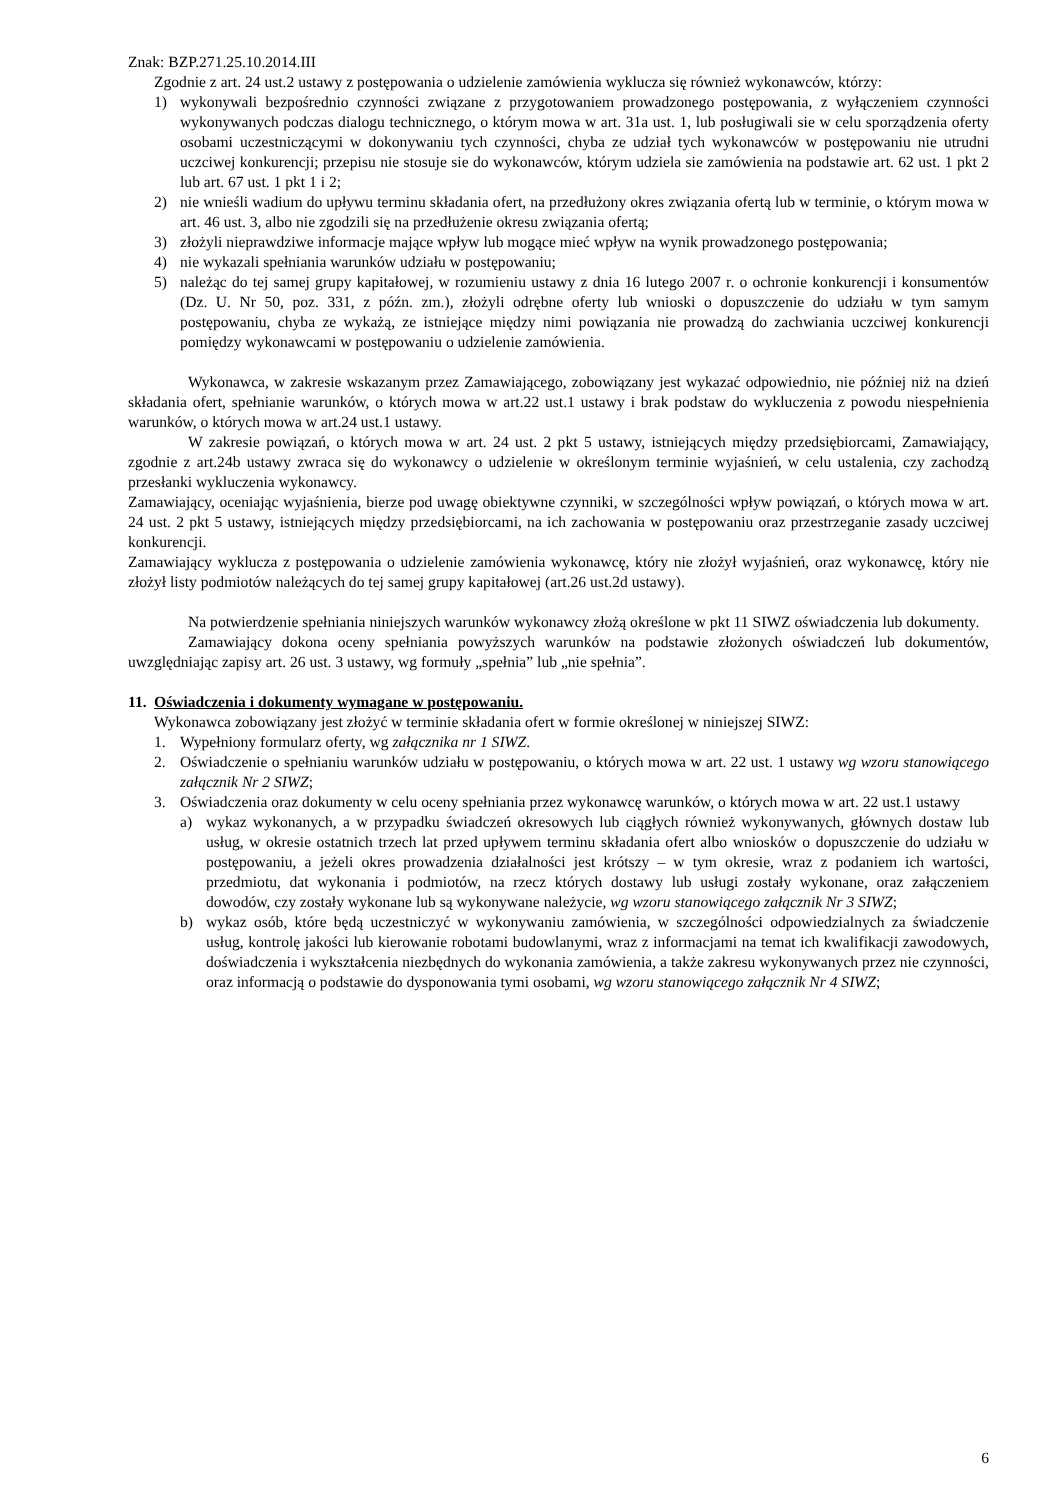Znak: BZP.271.25.10.2014.III
Zgodnie z art. 24 ust.2 ustawy z postępowania o udzielenie zamówienia wyklucza się również wykonawców, którzy:
1) wykonywali bezpośrednio czynności związane z przygotowaniem prowadzonego postępowania, z wyłączeniem czynności wykonywanych podczas dialogu technicznego, o którym mowa w art. 31a ust. 1, lub posługiwali sie w celu sporządzenia oferty osobami uczestniczącymi w dokonywaniu tych czynności, chyba ze udział tych wykonawców w postępowaniu nie utrudni uczciwej konkurencji; przepisu nie stosuje sie do wykonawców, którym udziela sie zamówienia na podstawie art. 62 ust. 1 pkt 2 lub art. 67 ust. 1 pkt 1 i 2;
2) nie wnieśli wadium do upływu terminu składania ofert, na przedłużony okres związania ofertą lub w terminie, o którym mowa w art. 46 ust. 3, albo nie zgodzili się na przedłużenie okresu związania ofertą;
3) złożyli nieprawdziwe informacje mające wpływ lub mogące mieć wpływ na wynik prowadzonego postępowania;
4) nie wykazali spełniania warunków udziału w postępowaniu;
5) należąc do tej samej grupy kapitałowej, w rozumieniu ustawy z dnia 16 lutego 2007 r. o ochronie konkurencji i konsumentów (Dz. U. Nr 50, poz. 331, z późn. zm.), złożyli odrębne oferty lub wnioski o dopuszczenie do udziału w tym samym postępowaniu, chyba ze wykażą, ze istniejące między nimi powiązania nie prowadzą do zachwiania uczciwej konkurencji pomiędzy wykonawcami w postępowaniu o udzielenie zamówienia.
Wykonawca, w zakresie wskazanym przez Zamawiającego, zobowiązany jest wykazać odpowiednio, nie później niż na dzień składania ofert, spełnianie warunków, o których mowa w art.22 ust.1 ustawy i brak podstaw do wykluczenia z powodu niespełnienia warunków, o których mowa w art.24 ust.1 ustawy.
W zakresie powiązań, o których mowa w art. 24 ust. 2 pkt 5 ustawy, istniejących między przedsiębiorcami, Zamawiający, zgodnie z art.24b ustawy zwraca się do wykonawcy o udzielenie w określonym terminie wyjaśnień, w celu ustalenia, czy zachodzą przesłanki wykluczenia wykonawcy.
Zamawiający, oceniając wyjaśnienia, bierze pod uwagę obiektywne czynniki, w szczególności wpływ powiązań, o których mowa w art. 24 ust. 2 pkt 5 ustawy, istniejących między przedsiębiorcami, na ich zachowania w postępowaniu oraz przestrzeganie zasady uczciwej konkurencji.
Zamawiający wyklucza z postępowania o udzielenie zamówienia wykonawcę, który nie złożył wyjaśnień, oraz wykonawcę, który nie złożył listy podmiotów należących do tej samej grupy kapitałowej (art.26 ust.2d ustawy).
Na potwierdzenie spełniania niniejszych warunków wykonawcy złożą określone w pkt 11 SIWZ oświadczenia lub dokumenty.
Zamawiający dokona oceny spełniania powyższych warunków na podstawie złożonych oświadczeń lub dokumentów, uwzględniając zapisy art. 26 ust. 3 ustawy, wg formuły „spełnia” lub „nie spełnia”.
11. Oświadczenia i dokumenty wymagane w postępowaniu.
Wykonawca zobowiązany jest złożyć w terminie składania ofert w formie określonej w niniejszej SIWZ:
1. Wypełniony formularz oferty, wg załącznika nr 1 SIWZ.
2. Oświadczenie o spełnianiu warunków udziału w postępowaniu, o których mowa w art. 22 ust. 1 ustawy wg wzoru stanowiącego załącznik Nr 2 SIWZ;
3. Oświadczenia oraz dokumenty w celu oceny spełniania przez wykonawcę warunków, o których mowa w art. 22 ust.1 ustawy
a) wykaz wykonanych, a w przypadku świadczeń okresowych lub ciągłych również wykonywanych, głównych dostaw lub usług, w okresie ostatnich trzech lat przed upływem terminu składania ofert albo wniosków o dopuszczenie do udziału w postępowaniu, a jeżeli okres prowadzenia działalności jest krótszy – w tym okresie, wraz z podaniem ich wartości, przedmiotu, dat wykonania i podmiotów, na rzecz których dostawy lub usługi zostały wykonane, oraz załączeniem dowodów, czy zostały wykonane lub są wykonywane należycie, wg wzoru stanowiącego załącznik Nr 3 SIWZ;
b) wykaz osób, które będą uczestniczyć w wykonywaniu zamówienia, w szczególności odpowiedzialnych za świadczenie usług, kontrolę jakości lub kierowanie robotami budowlanymi, wraz z informacjami na temat ich kwalifikacji zawodowych, doświadczenia i wykształcenia niezbędnych do wykonania zamówienia, a także zakresu wykonywanych przez nie czynności, oraz informacją o podstawie do dysponowania tymi osobami, wg wzoru stanowiącego załącznik Nr 4 SIWZ;
6